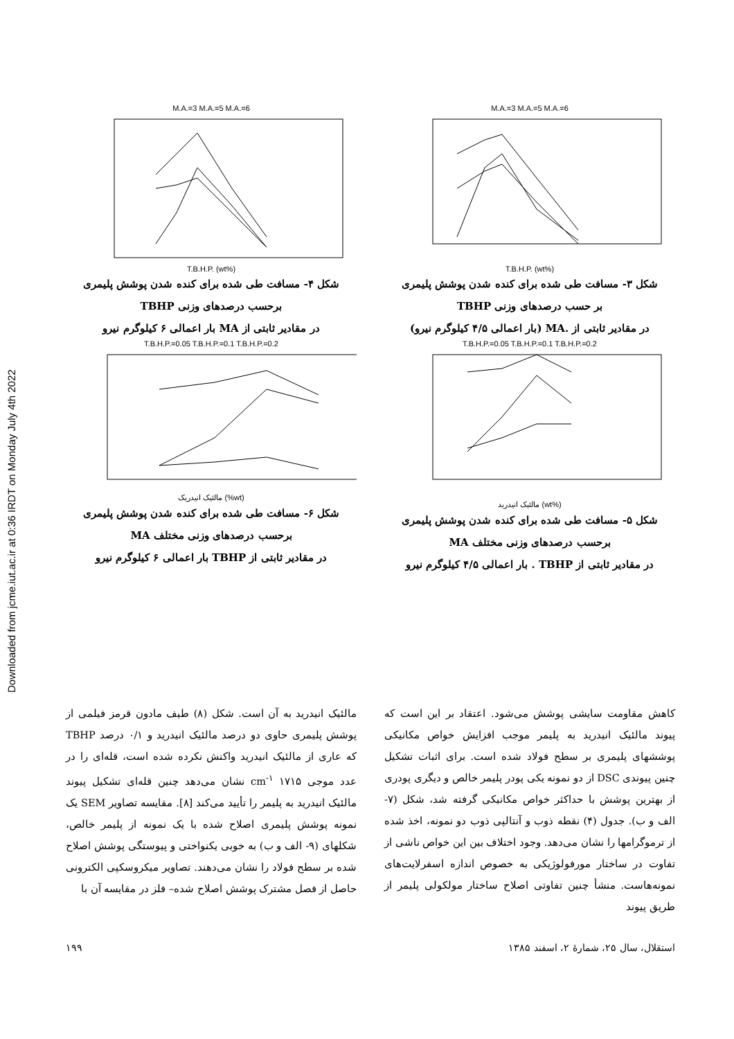Downloaded from jcme.iut.ac.ir at 0:36 IRDT on Monday July 4th 2022
M.A.=3 M.A.=5 M.A.=6
T.B.H.P. (wt%)
شکل ۳- مسافت طی شده برای کنده شدن پوشش پلیمری
بر حسب درصدهای وزنی TBHP
در مقادیر ثابتی از .MA (بار اعمالی ۴/۵ کیلوگرم نیرو)
T.B.H.P.=0.05 T.B.H.P.=0.1 T.B.H.P.=0.2
مالئیک انیدرید (wt%)
شکل ۵- مسافت طی شده برای کنده شدن پوشش پلیمری
برحسب درصدهای وزنی مختلف MA
در مقادیر ثابتی از TBHP . بار اعمالی ۴/۵ کیلوگرم نیرو
M.A.=3 M.A.=5 M.A.=6
T.B.H.P. (wt%)
شکل ۴- مسافت طی شده برای کنده شدن پوشش پلیمری
برحسب درصدهای وزنی TBHP
در مقادیر ثابتی از MA بار اعمالی ۶ کیلوگرم نیرو
T.B.H.P.=0.05 T.B.H.P.=0.1 T.B.H.P.=0.2
مالئیک انیدریک (%wt)
شکل ۶- مسافت طی شده برای کنده شدن پوشش پلیمری
برحسب درصدهای وزنی مختلف MA
در مقادیر ثابتی از TBHP بار اعمالی ۶ کیلوگرم نیرو
کاهش مقاومت سایشی پوشش می‌شود. اعتقاد بر این است که پیوند مالئیک انیدرید به پلیمر موجب افزایش خواص مکانیکی پوششهای پلیمری بر سطح فولاد شده است. برای اثبات تشکیل چنین پیوندی DSC از دو نمونه یکی پودر پلیمر خالص و دیگری پودری از بهترین پوشش با حداکثر خواص مکانیکی گرفته شد، شکل (۷- الف و ب). جدول (۴) نقطه ذوب و آنتالپی ذوب دو نمونه، اخذ شده از ترموگرامها را نشان می‌دهد. وجود اختلاف بین این خواص ناشی از تفاوت در ساختار مورفولوژیکی به خصوص اندازه اسفرلایت‌های نمونه‌هاست. منشأ چنین تفاوتی اصلاح ساختار مولکولی پلیمر از طریق پیوند
مالئیک انیدرید به آن است. شکل (۸) طیف مادون قرمز فیلمی از پوشش پلیمری حاوی دو درصد مالئیک انیدرید و ۰/۱ درصد TBHP که عاری از مالئیک انیدرید واکنش نکرده شده است، قله‌ای را در عدد موجی ۱۷۱۵ cm<sup>-۱</sup> نشان می‌دهد چنین قله‌ای تشکیل پیوند مالئیک انیدرید به پلیمر را تأیید می‌کند [۸]. مقایسه تصاویر SEM یک نمونه پوشش پلیمری اصلاح شده با یک نمونه از پلیمر خالص، شکلهای (۹- الف و ب) به خوبی یکنواختی و پیوستگی پوشش اصلاح شده بر سطح فولاد را نشان می‌دهند. تصاویر میکروسکپی الکترونی حاصل از فصل مشترک پوشش اصلاح شده– فلز در مقایسه آن با
استقلال، سال ۲۵، شمارهٔ ۲، اسفند ۱۳۸۵ ۱۹۹